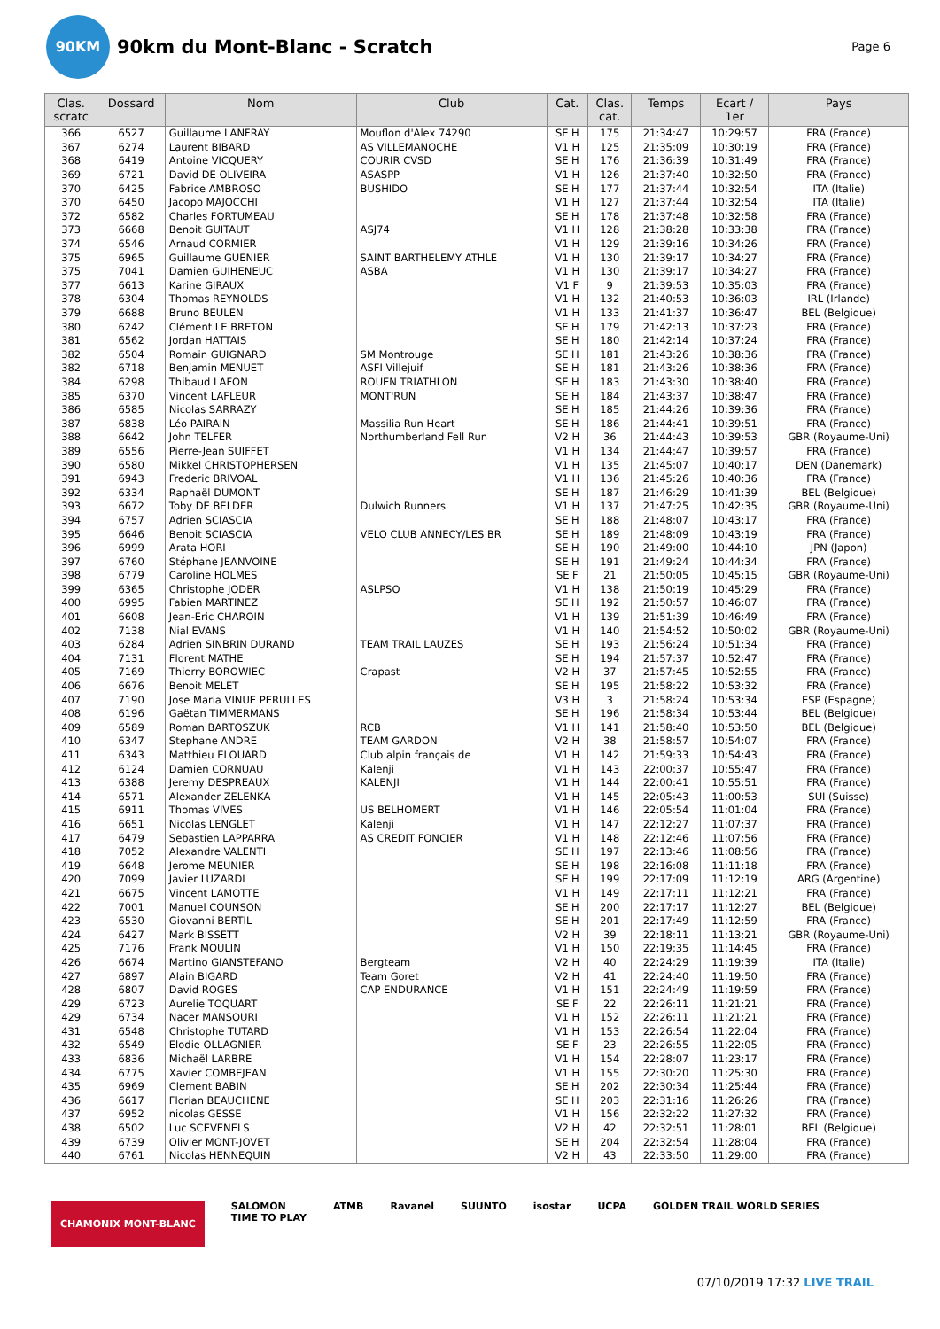90KM
90km du Mont-Blanc - Scratch
Page 6
| Clas. scratc | Dossard | Nom | Club | Cat. | Clas. cat. | Temps | Ecart / 1er | Pays |
| --- | --- | --- | --- | --- | --- | --- | --- | --- |
| 366 | 6527 | Guillaume LANFRAY | Mouflon d'Alex 74290 | SE H | 175 | 21:34:47 | 10:29:57 | FRA (France) |
| 367 | 6274 | Laurent BIBARD | AS VILLEMANOCHE | V1 H | 125 | 21:35:09 | 10:30:19 | FRA (France) |
| 368 | 6419 | Antoine VICQUERY | COURIR CVSD | SE H | 176 | 21:36:39 | 10:31:49 | FRA (France) |
| 369 | 6721 | David DE OLIVEIRA | ASASPP | V1 H | 126 | 21:37:40 | 10:32:50 | FRA (France) |
| 370 | 6425 | Fabrice AMBROSO | BUSHIDO | SE H | 177 | 21:37:44 | 10:32:54 | ITA (Italie) |
| 370 | 6450 | Jacopo MAJOCCHI | | V1 H | 127 | 21:37:44 | 10:32:54 | ITA (Italie) |
| 372 | 6582 | Charles FORTUMEAU | | SE H | 178 | 21:37:48 | 10:32:58 | FRA (France) |
| 373 | 6668 | Benoit GUITAUT | ASJ74 | V1 H | 128 | 21:38:28 | 10:33:38 | FRA (France) |
| 374 | 6546 | Arnaud CORMIER | | V1 H | 129 | 21:39:16 | 10:34:26 | FRA (France) |
| 375 | 6965 | Guillaume GUENIER | SAINT BARTHELEMY ATHLE | V1 H | 130 | 21:39:17 | 10:34:27 | FRA (France) |
| 375 | 7041 | Damien GUIHENEUC | ASBA | V1 H | 130 | 21:39:17 | 10:34:27 | FRA (France) |
| 377 | 6613 | Karine GIRAUX | | V1 F | 9 | 21:39:53 | 10:35:03 | FRA (France) |
| 378 | 6304 | Thomas REYNOLDS | | V1 H | 132 | 21:40:53 | 10:36:03 | IRL (Irlande) |
| 379 | 6688 | Bruno BEULEN | | V1 H | 133 | 21:41:37 | 10:36:47 | BEL (Belgique) |
| 380 | 6242 | Clément LE BRETON | | SE H | 179 | 21:42:13 | 10:37:23 | FRA (France) |
| 381 | 6562 | Jordan HATTAIS | | SE H | 180 | 21:42:14 | 10:37:24 | FRA (France) |
| 382 | 6504 | Romain GUIGNARD | SM Montrouge | SE H | 181 | 21:43:26 | 10:38:36 | FRA (France) |
| 382 | 6718 | Benjamin MENUET | ASFI Villejuif | SE H | 181 | 21:43:26 | 10:38:36 | FRA (France) |
| 384 | 6298 | Thibaud LAFON | ROUEN TRIATHLON | SE H | 183 | 21:43:30 | 10:38:40 | FRA (France) |
| 385 | 6370 | Vincent LAFLEUR | MONT'RUN | SE H | 184 | 21:43:37 | 10:38:47 | FRA (France) |
| 386 | 6585 | Nicolas SARRAZY | | SE H | 185 | 21:44:26 | 10:39:36 | FRA (France) |
| 387 | 6838 | Léo PAIRAIN | Massilia Run Heart | SE H | 186 | 21:44:41 | 10:39:51 | FRA (France) |
| 388 | 6642 | John TELFER | Northumberland Fell Run | V2 H | 36 | 21:44:43 | 10:39:53 | GBR (Royaume-Uni) |
| 389 | 6556 | Pierre-Jean SUIFFET | | V1 H | 134 | 21:44:47 | 10:39:57 | FRA (France) |
| 390 | 6580 | Mikkel CHRISTOPHERSEN | | V1 H | 135 | 21:45:07 | 10:40:17 | DEN (Danemark) |
| 391 | 6943 | Frederic BRIVOAL | | V1 H | 136 | 21:45:26 | 10:40:36 | FRA (France) |
| 392 | 6334 | Raphaël DUMONT | | SE H | 187 | 21:46:29 | 10:41:39 | BEL (Belgique) |
| 393 | 6672 | Toby DE BELDER | Dulwich Runners | V1 H | 137 | 21:47:25 | 10:42:35 | GBR (Royaume-Uni) |
| 394 | 6757 | Adrien SCIASCIA | | SE H | 188 | 21:48:07 | 10:43:17 | FRA (France) |
| 395 | 6646 | Benoit SCIASCIA | VELO CLUB ANNECY/LES BR | SE H | 189 | 21:48:09 | 10:43:19 | FRA (France) |
| 396 | 6999 | Arata HORI | | SE H | 190 | 21:49:00 | 10:44:10 | JPN (Japon) |
| 397 | 6760 | Stéphane JEANVOINE | | SE H | 191 | 21:49:24 | 10:44:34 | FRA (France) |
| 398 | 6779 | Caroline HOLMES | | SE F | 21 | 21:50:05 | 10:45:15 | GBR (Royaume-Uni) |
| 399 | 6365 | Christophe JODER | ASLPSO | V1 H | 138 | 21:50:19 | 10:45:29 | FRA (France) |
| 400 | 6995 | Fabien MARTINEZ | | SE H | 192 | 21:50:57 | 10:46:07 | FRA (France) |
| 401 | 6608 | Jean-Eric CHAROIN | | V1 H | 139 | 21:51:39 | 10:46:49 | FRA (France) |
| 402 | 7138 | Nial EVANS | | V1 H | 140 | 21:54:52 | 10:50:02 | GBR (Royaume-Uni) |
| 403 | 6284 | Adrien SINBRIN DURAND | TEAM TRAIL LAUZES | SE H | 193 | 21:56:24 | 10:51:34 | FRA (France) |
| 404 | 7131 | Florent MATHE | | SE H | 194 | 21:57:37 | 10:52:47 | FRA (France) |
| 405 | 7169 | Thierry BOROWIEC | Crapast | V2 H | 37 | 21:57:45 | 10:52:55 | FRA (France) |
| 406 | 6676 | Benoit MELET | | SE H | 195 | 21:58:22 | 10:53:32 | FRA (France) |
| 407 | 7190 | Jose Maria VINUE PERULLES | | V3 H | 3 | 21:58:24 | 10:53:34 | ESP (Espagne) |
| 408 | 6196 | Gaëtan TIMMERMANS | | SE H | 196 | 21:58:34 | 10:53:44 | BEL (Belgique) |
| 409 | 6589 | Roman BARTOSZUK | RCB | V1 H | 141 | 21:58:40 | 10:53:50 | BEL (Belgique) |
| 410 | 6347 | Stephane ANDRE | TEAM GARDON | V2 H | 38 | 21:58:57 | 10:54:07 | FRA (France) |
| 411 | 6343 | Matthieu ELOUARD | Club alpin français de | V1 H | 142 | 21:59:33 | 10:54:43 | FRA (France) |
| 412 | 6124 | Damien CORNUAU | Kalenji | V1 H | 143 | 22:00:37 | 10:55:47 | FRA (France) |
| 413 | 6388 | Jeremy DESPREAUX | KALENJI | V1 H | 144 | 22:00:41 | 10:55:51 | FRA (France) |
| 414 | 6571 | Alexander ZELENKA | | V1 H | 145 | 22:05:43 | 11:00:53 | SUI (Suisse) |
| 415 | 6911 | Thomas VIVES | US BELHOMERT | V1 H | 146 | 22:05:54 | 11:01:04 | FRA (France) |
| 416 | 6651 | Nicolas LENGLET | Kalenji | V1 H | 147 | 22:12:27 | 11:07:37 | FRA (France) |
| 417 | 6479 | Sebastien LAPPARRA | AS CREDIT FONCIER | V1 H | 148 | 22:12:46 | 11:07:56 | FRA (France) |
| 418 | 7052 | Alexandre VALENTI | | SE H | 197 | 22:13:46 | 11:08:56 | FRA (France) |
| 419 | 6648 | Jerome MEUNIER | | SE H | 198 | 22:16:08 | 11:11:18 | FRA (France) |
| 420 | 7099 | Javier LUZARDI | | SE H | 199 | 22:17:09 | 11:12:19 | ARG (Argentine) |
| 421 | 6675 | Vincent LAMOTTE | | V1 H | 149 | 22:17:11 | 11:12:21 | FRA (France) |
| 422 | 7001 | Manuel COUNSON | | SE H | 200 | 22:17:17 | 11:12:27 | BEL (Belgique) |
| 423 | 6530 | Giovanni BERTIL | | SE H | 201 | 22:17:49 | 11:12:59 | FRA (France) |
| 424 | 6427 | Mark BISSETT | | V2 H | 39 | 22:18:11 | 11:13:21 | GBR (Royaume-Uni) |
| 425 | 7176 | Frank MOULIN | | V1 H | 150 | 22:19:35 | 11:14:45 | FRA (France) |
| 426 | 6674 | Martino GIANSTEFANO | Bergteam | V2 H | 40 | 22:24:29 | 11:19:39 | ITA (Italie) |
| 427 | 6897 | Alain BIGARD | Team Goret | V2 H | 41 | 22:24:40 | 11:19:50 | FRA (France) |
| 428 | 6807 | David ROGES | CAP ENDURANCE | V1 H | 151 | 22:24:49 | 11:19:59 | FRA (France) |
| 429 | 6723 | Aurelie TOQUART | | SE F | 22 | 22:26:11 | 11:21:21 | FRA (France) |
| 429 | 6734 | Nacer MANSOURI | | V1 H | 152 | 22:26:11 | 11:21:21 | FRA (France) |
| 431 | 6548 | Christophe TUTARD | | V1 H | 153 | 22:26:54 | 11:22:04 | FRA (France) |
| 432 | 6549 | Elodie OLLAGNIER | | SE F | 23 | 22:26:55 | 11:22:05 | FRA (France) |
| 433 | 6836 | Michaël LARBRE | | V1 H | 154 | 22:28:07 | 11:23:17 | FRA (France) |
| 434 | 6775 | Xavier COMBEJEAN | | V1 H | 155 | 22:30:20 | 11:25:30 | FRA (France) |
| 435 | 6969 | Clement BABIN | | SE H | 202 | 22:30:34 | 11:25:44 | FRA (France) |
| 436 | 6617 | Florian BEAUCHENE | | SE H | 203 | 22:31:16 | 11:26:26 | FRA (France) |
| 437 | 6952 | nicolas GESSE | | V1 H | 156 | 22:32:22 | 11:27:32 | FRA (France) |
| 438 | 6502 | Luc SCEVENELS | | V2 H | 42 | 22:32:51 | 11:28:01 | BEL (Belgique) |
| 439 | 6739 | Olivier MONT-JOVET | | SE H | 204 | 22:32:54 | 11:28:04 | FRA (France) |
| 440 | 6761 | Nicolas HENNEQUIN | | V2 H | 43 | 22:33:50 | 11:29:00 | FRA (France) |
CHAMONIX MONT-BLANC SALOMON
TIME TO PLAY ATMB Ravanel SUUNTO isostar UCPA GOLDEN TRAIL WORLD SERIES
07/10/2019 17:32 LIVE TRAIL